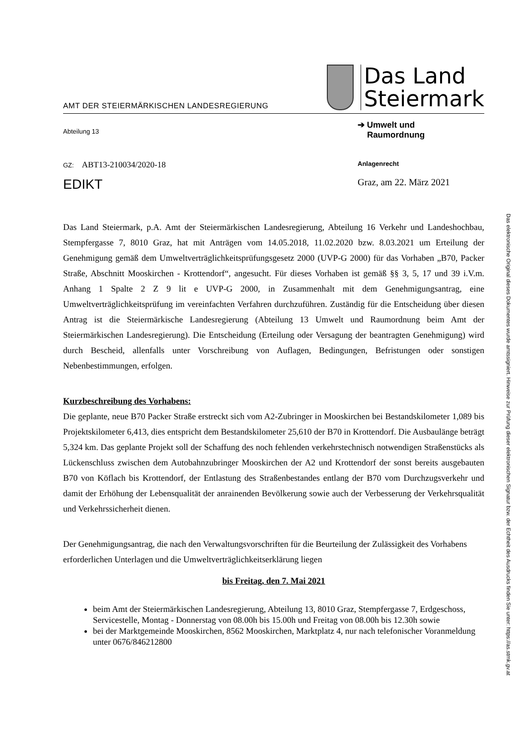AMT DER STEIERMÄRKISCHEN LANDESREGIERUNG
Das Land
Steiermark
Abteilung 13
➔ Umwelt und
Raumordnung
GZ: ABT13-210034/2020-18
Anlagenrecht
EDIKT
Graz, am 22. März 2021
Das Land Steiermark, p.A. Amt der Steiermärkischen Landesregierung, Abteilung 16 Verkehr und Landeshochbau, Stempfergasse 7, 8010 Graz, hat mit Anträgen vom 14.05.2018, 11.02.2020 bzw. 8.03.2021 um Erteilung der Genehmigung gemäß dem Umweltverträglichkeitsprüfungsgesetz 2000 (UVP-G 2000) für das Vorhaben „B70, Packer Straße, Abschnitt Mooskirchen - Krottendorf“, angesucht. Für dieses Vorhaben ist gemäß §§ 3, 5, 17 und 39 i.V.m. Anhang 1 Spalte 2 Z 9 lit e UVP-G 2000, in Zusammenhalt mit dem Genehmigungsantrag, eine Umweltverträglichkeitsprüfung im vereinfachten Verfahren durchzuführen. Zuständig für die Entscheidung über diesen Antrag ist die Steiermärkische Landesregierung (Abteilung 13 Umwelt und Raumordnung beim Amt der Steiermärkischen Landesregierung). Die Entscheidung (Erteilung oder Versagung der beantragten Genehmigung) wird durch Bescheid, allenfalls unter Vorschreibung von Auflagen, Bedingungen, Befristungen oder sonstigen Nebenbestimmungen, erfolgen.
Kurzbeschreibung des Vorhabens:
Die geplante, neue B70 Packer Straße erstreckt sich vom A2-Zubringer in Mooskirchen bei Bestandskilometer 1,089 bis Projektskilometer 6,413, dies entspricht dem Bestandskilometer 25,610 der B70 in Krottendorf. Die Ausbaulänge beträgt 5,324 km. Das geplante Projekt soll der Schaffung des noch fehlenden verkehrstechnisch notwendigen Straßenstücks als Lückenschluss zwischen dem Autobahnzubringer Mooskirchen der A2 und Krottendorf der sonst bereits ausgebauten B70 von Köflach bis Krottendorf, der Entlastung des Straßenbestandes entlang der B70 vom Durchzugsverkehr und damit der Erhöhung der Lebensqualität der anrainenden Bevölkerung sowie auch der Verbesserung der Verkehrsqualität und Verkehrssicherheit dienen.
Der Genehmigungsantrag, die nach den Verwaltungsvorschriften für die Beurteilung der Zulässigkeit des Vorhabens erforderlichen Unterlagen und die Umweltverträglichkeitserklärung liegen
bis Freitag, den 7. Mai 2021
beim Amt der Steiermärkischen Landesregierung, Abteilung 13, 8010 Graz, Stempfergasse 7, Erdgeschoss, Servicestelle, Montag - Donnerstag von 08.00h bis 15.00h und Freitag von 08.00h bis 12.30h sowie
bei der Marktgemeinde Mooskirchen, 8562 Mooskirchen, Marktplatz 4, nur nach telefonischer Voranmeldung unter 0676/846212800
Das elektronische Original dieses Dokumentes wurde amtssigniert. Hinweise zur Prüfung dieser elektronischen Signatur bzw. der Echtheit des Ausdrucks finden Sie unter: https://as.stmk.gv.at